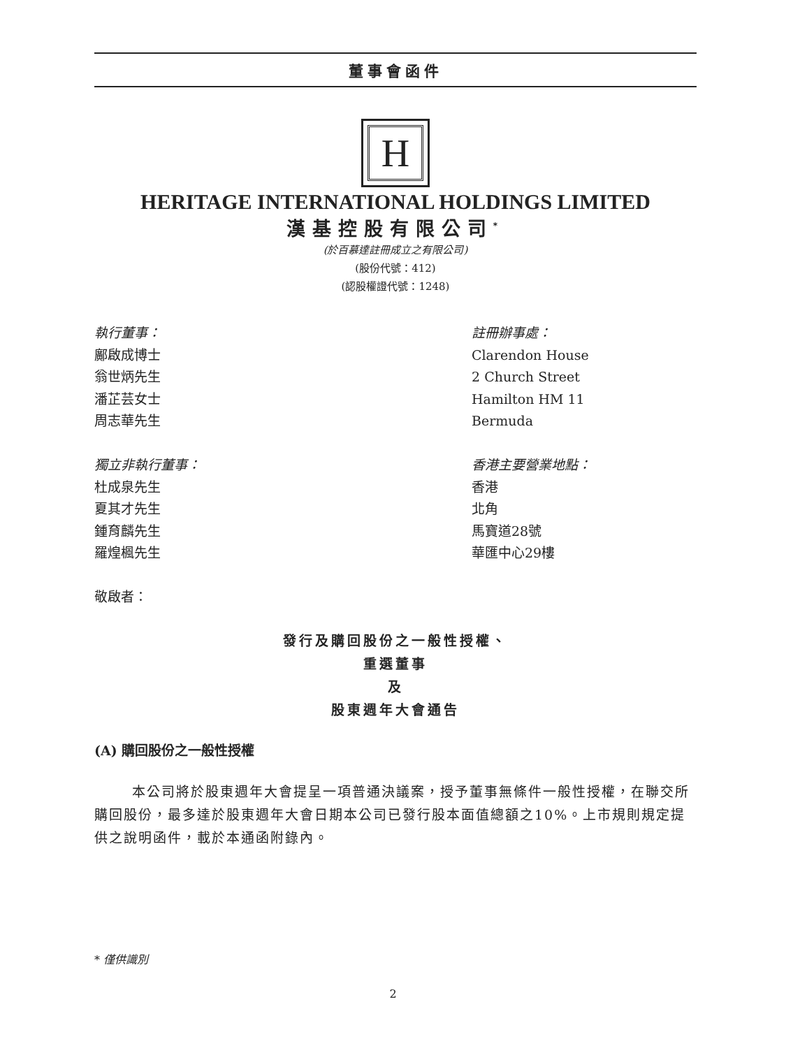董事會函件
H
HERITAGE INTERNATIONAL HOLDINGS LIMITED
漢基控股有限公司<sup>*</sup>
(於百慕達註冊成立之有限公司)
(股份代號：412)
(認股權證代號：1248)
執行董事：
鄺啟成博士
翁世炳先生
潘芷芸女士
周志華先生
獨立非執行董事：
杜成泉先生
夏其才先生
鍾育麟先生
羅煌楓先生
敬啟者：
註冊辦事處：
Clarendon House
2 Church Street
Hamilton HM 11
Bermuda
香港主要營業地點：
香港
北角
馬寶道28號
華匯中心29樓
發行及購回股份之一般性授權、
重選董事
及
股東週年大會通告
(A) 購回股份之一般性授權
本公司將於股東週年大會提呈一項普通決議案，授予董事無條件一般性授權，在聯交所購回股份，最多達於股東週年大會日期本公司已發行股本面值總額之10%。上市規則規定提供之說明函件，載於本通函附錄內。
* 僅供識別
2